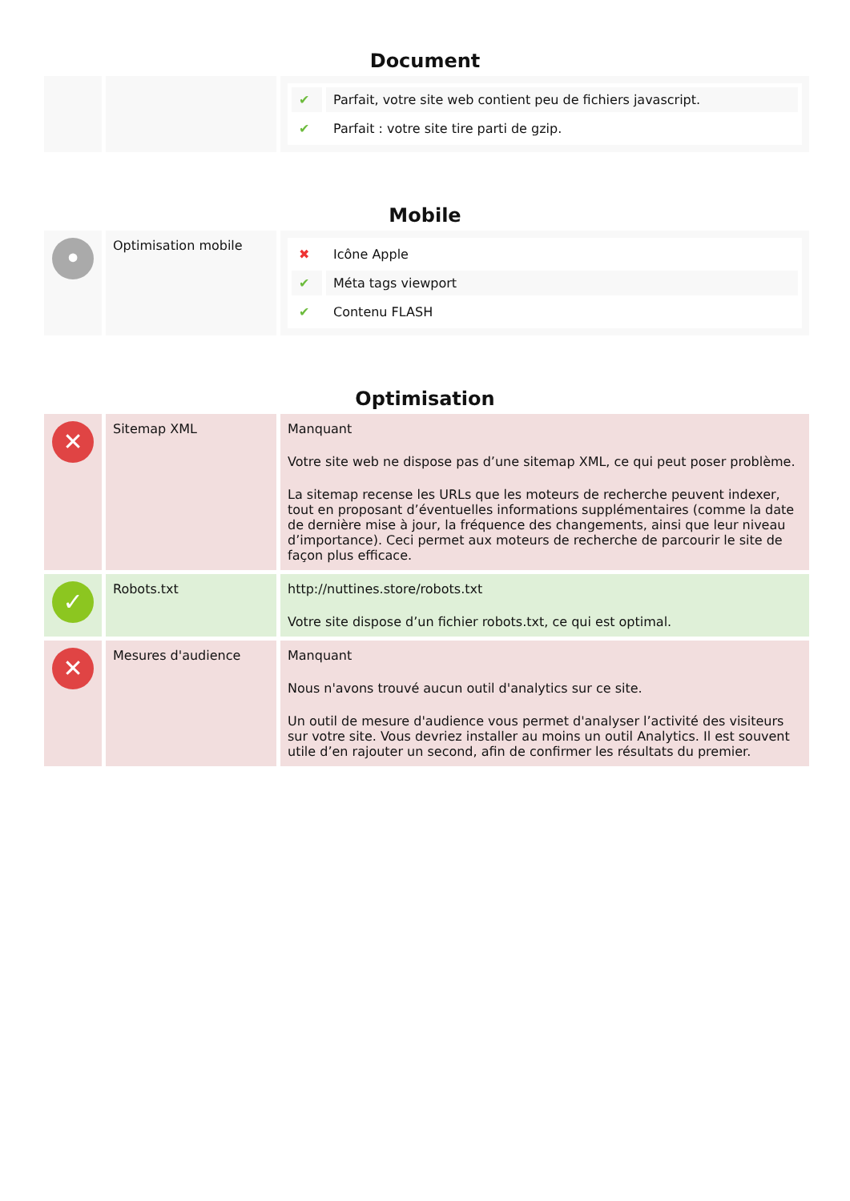Document
| | | / ✔ / Parfait, votre site web contient peu de fichiers javascript. / / ✔ / Parfait : votre site tire parti de gzip. / |
Mobile
| • | Optimisation mobile | / ✖ / Icône Apple / / ✔ / Méta tags viewport / / ✔ / Contenu FLASH / |
Optimisation
| ✕ | Sitemap XML | Manquant Votre site web ne dispose pas d’une sitemap XML, ce qui peut poser problème. La sitemap recense les URLs que les moteurs de recherche peuvent indexer, tout en proposant d’éventuelles informations supplémentaires (comme la date de dernière mise à jour, la fréquence des changements, ainsi que leur niveau d’importance). Ceci permet aux moteurs de recherche de parcourir le site de façon plus efficace. |
| ✓ | Robots.txt | http://nuttines.store/robots.txt Votre site dispose d’un fichier robots.txt, ce qui est optimal. |
| ✕ | Mesures d'audience | Manquant Nous n'avons trouvé aucun outil d'analytics sur ce site. Un outil de mesure d'audience vous permet d'analyser l’activité des visiteurs sur votre site. Vous devriez installer au moins un outil Analytics. Il est souvent utile d’en rajouter un second, afin de confirmer les résultats du premier. |